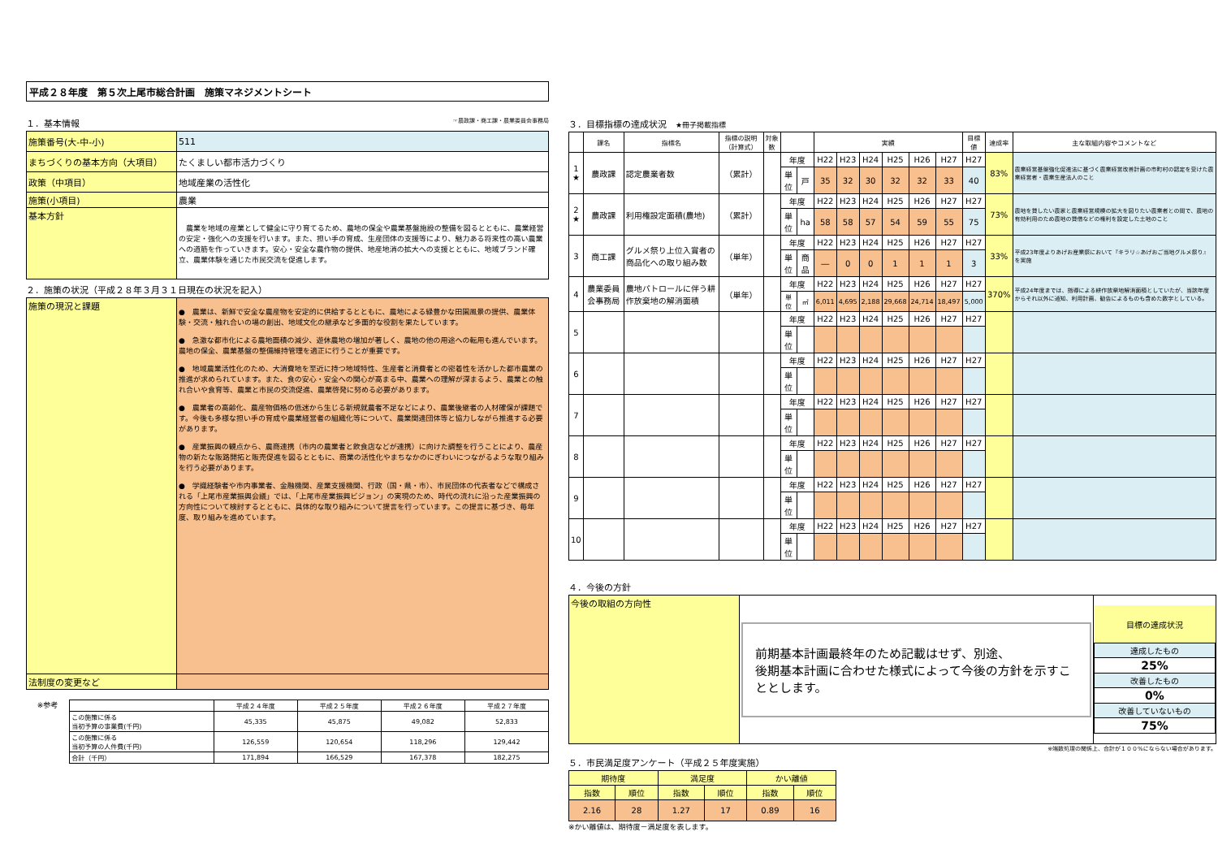平成２８年度　第５次上尾市総合計画　施策マネジメントシート
１．基本情報 ☞農政課・商工課・農業委員会事務局
| 施策番号(大-中-小) | 511 |
| まちづくりの基本方向（大項目） | たくましい都市活力づくり |
| 政策（中項目） | 地域産業の活性化 |
| 施策(小項目) | 農業 |
| 基本方針 | 農業を地域の産業として健全に守り育てるため、農地の保全や農業基盤施設の整備を図るとともに、農業経営の安定・強化への支援を行います。また、担い手の育成、生産団体の支援等により、魅力ある将来性の高い農業への道筋を作っていきます。安心・安全な農作物の提供、地産地消の拡大への支援とともに、地域ブランド確立、農業体験を通じた市民交流を促進します。 |
２．施策の状況（平成２８年３月３１日現在の状況を記入）
| 施策の現況と課題 | ● 農業は、新鮮で安全な農産物を安定的に供給するとともに、農地による緑豊かな田園風景の提供、農業体験・交流・触れ合いの場の創出、地域文化の継承など多面的な役割を果たしています。 ● 急激な都市化による農地面積の減少、遊休農地の増加が著しく、農地の他の用途への転用も進んでいます。農地の保全、農業基盤の整備維持管理を適正に行うことが重要です。 ● 地域農業活性化のため、大消費地を至近に持つ地域特性、生産者と消費者との密着性を活かした都市農業の推進が求められています。また、食の安心・安全への関心が高まる中、農業への理解が深まるよう、農業との触れ合いや食育等、農業と市民の交流促進、農業啓発に努める必要があります。 ● 農業者の高齢化、農産物価格の低迷から生じる新規就農者不足などにより、農業後継者の人材確保が課題です。今後も多様な担い手の育成や農業経営者の組織化等について、農業関連団体等と協力しながら推進する必要があります。 ● 産業振興の観点から、農商連携（市内の農業者と飲食店などが連携）に向けた調整を行うことにより、農産物の新たな販路開拓と販売促進を図るとともに、商業の活性化やまちなかのにぎわいにつながるような取り組みを行う必要があります。 ● 学識経験者や市内事業者、金融機関、産業支援機関、行政（国・県・市）、市民団体の代表者などで構成される「上尾市産業振興会議」では、「上尾市産業振興ビジョン」の実現のため、時代の流れに沿った産業振興の方向性について検討するとともに、具体的な取り組みについて提言を行っています。この提言に基づき、毎年度、取り組みを進めています。 |
| 法制度の変更など | |
※参考
| | 平成２４年度 | 平成２５年度 | 平成２６年度 | 平成２７年度 |
| この施策に係る 当初予算の事業費(千円) | 45,335 | 45,875 | 49,082 | 52,833 |
| この施策に係る 当初予算の人件費(千円) | 126,559 | 120,654 | 118,296 | 129,442 |
| 合計（千円） | 171,894 | 166,529 | 167,378 | 182,275 |
３．目標指標の達成状況　★冊子掲載指標
| | 課名 | 指標名 | 指標の説明（計算式） | 対象数 | | | 実績 | | | | | | 目標値 | 達成率 | 主な取組内容やコメントなど |
| 1 ★ | 農政課 | 認定農業者数 | （累計） | | 年度 | | H22 | H23 | H24 | H25 | H26 | H27 | H27 | 83% | 農業経営基盤強化促進法に基づく農業経営改善計画の市町村の認定を受けた農業経営者・農業生産法人のこと |
| | | | | | 単位 | 戸 | 35 | 32 | 30 | 32 | 32 | 33 | 40 | | |
| 2 ★ | 農政課 | 利用権設定面積(農地) | （累計） | | 年度 | | H22 | H23 | H24 | H25 | H26 | H27 | H27 | 73% | 農地を貸したい農家と農業経営規模の拡大を図りたい農業者との間で、農地の有効利用のため農地の貸借などの権利を設定した土地のこと |
| | | | | | 単位 | ha | 58 | 58 | 57 | 54 | 59 | 55 | 75 | | |
| 3 | 商工課 | グルメ祭り上位入賞者の商品化への取り組み数 | （単年） | | 年度 | | H22 | H23 | H24 | H25 | H26 | H27 | H27 | 33% | 平成23年度よりあげお産業祭において『キラリ☆あげおご当地グルメ祭り』を実施 |
| | | | | | 単位 | 商品 | ― | 0 | 0 | 1 | 1 | 1 | 3 | | |
| 4 | 農業委員会事務局 | 農地パトロールに伴う耕作放棄地の解消面積 | （単年） | | 年度 | | H22 | H23 | H24 | H25 | H26 | H27 | H27 | 370% | 平成24年度までは、指導による耕作放棄地解消面積としていたが、当該年度からそれ以外に通知、利用計画、勧告によるものも含めた数字としている。 |
| | | | | | 単位 | ㎡ | 6,011 | 4,695 | 2,188 | 29,668 | 24,714 | 18,497 | 5,000 | | |
| 5 | | | | | 年度 | | H22 | H23 | H24 | H25 | H26 | H27 | H27 | | |
| | | | | | 単位 | | | | | | | | | | |
| 6 | | | | | 年度 | | H22 | H23 | H24 | H25 | H26 | H27 | H27 | | |
| | | | | | 単位 | | | | | | | | | | |
| 7 | | | | | 年度 | | H22 | H23 | H24 | H25 | H26 | H27 | H27 | | |
| | | | | | 単位 | | | | | | | | | | |
| 8 | | | | | 年度 | | H22 | H23 | H24 | H25 | H26 | H27 | H27 | | |
| | | | | | 単位 | | | | | | | | | | |
| 9 | | | | | 年度 | | H22 | H23 | H24 | H25 | H26 | H27 | H27 | | |
| | | | | | 単位 | | | | | | | | | | |
| 10 | | | | | 年度 | | H22 | H23 | H24 | H25 | H26 | H27 | H27 | | |
| | | | | | 単位 | | | | | | | | | | |
４．今後の方針
| 今後の取組の方向性 | 前期基本計画最終年のため記載はせず、別途、 後期基本計画に合わせた様式によって今後の方針を示すこととします。 | / 目標の達成状況 / / 達成したもの / / 25% / / 改善したもの / / 0% / / 改善していないもの / / 75% / |
※端数処理の関係上、合計が１００%にならない場合があります。
５．市民満足度アンケート（平成２５年度実施）
| 期待度 | | 満足度 | | かい離値 | |
| 指数 | 順位 | 指数 | 順位 | 指数 | 順位 |
| 2.16 | 28 | 1.27 | 17 | 0.89 | 16 |
※かい離値は、期待度－満足度を表します。